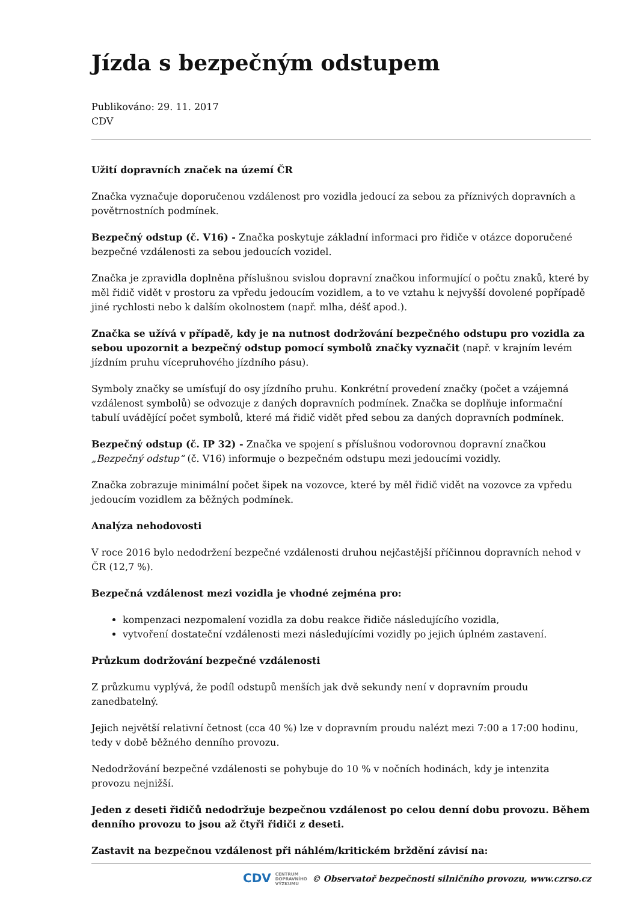Jízda s bezpečným odstupem
Publikováno: 29. 11. 2017
CDV
Užití dopravních značek na území ČR
Značka vyznačuje doporučenou vzdálenost pro vozidla jedoucí za sebou za příznivých dopravních a povětrnostních podmínek.
Bezpečný odstup (č. V16) - Značka poskytuje základní informaci pro řidiče v otázce doporučené bezpečné vzdálenosti za sebou jedoucích vozidel.
Značka je zpravidla doplněna příslušnou svislou dopravní značkou informující o počtu znaků, které by měl řidič vidět v prostoru za vpředu jedoucím vozidlem, a to ve vztahu k nejvyšší dovolené popřípadě jiné rychlosti nebo k dalším okolnostem (např. mlha, déšť apod.).
Značka se užívá v případě, kdy je na nutnost dodržování bezpečného odstupu pro vozidla za sebou upozornit a bezpečný odstup pomocí symbolů značky vyznačit (např. v krajním levém jízdním pruhu vícepruhového jízdního pásu).
Symboly značky se umísťují do osy jízdního pruhu. Konkrétní provedení značky (počet a vzájemná vzdálenost symbolů) se odvozuje z daných dopravních podmínek. Značka se doplňuje informační tabulí uvádějící počet symbolů, které má řidič vidět před sebou za daných dopravních podmínek.
Bezpečný odstup (č. IP 32) - Značka ve spojení s příslušnou vodorovnou dopravní značkou „Bezpečný odstup“ (č. V16) informuje o bezpečném odstupu mezi jedoucími vozidly.
Značka zobrazuje minimální počet šipek na vozovce, které by měl řidič vidět na vozovce za vpředu jedoucím vozidlem za běžných podmínek.
Analýza nehodovosti
V roce 2016 bylo nedodržení bezpečné vzdálenosti druhou nejčastější příčinnou dopravních nehod v ČR (12,7 %).
Bezpečná vzdálenost mezi vozidla je vhodné zejména pro:
kompenzaci nezpomalení vozidla za dobu reakce řidiče následujícího vozidla,
vytvoření dostateční vzdálenosti mezi následujícími vozidly po jejich úplném zastavení.
Průzkum dodržování bezpečné vzdálenosti
Z průzkumu vyplývá, že podíl odstupů menších jak dvě sekundy není v dopravním proudu zanedbatelný.
Jejich největší relativní četnost (cca 40 %) lze v dopravním proudu nalézt mezi 7:00 a 17:00 hodinu, tedy v době běžného denního provozu.
Nedodržování bezpečné vzdálenosti se pohybuje do 10 % v nočních hodinách, kdy je intenzita provozu nejnižší.
Jeden z deseti řidičů nedodržuje bezpečnou vzdálenost po celou denní dobu provozu. Během denního provozu to jsou až čtyři řidiči z deseti.
Zastavit na bezpečnou vzdálenost při náhlém/kritickém brždění závisí na:
CDV CENTRUM
DOPRAVNÍHO
VÝZKUMU © Observatoř bezpečnosti silničního provozu, www.czrso.cz